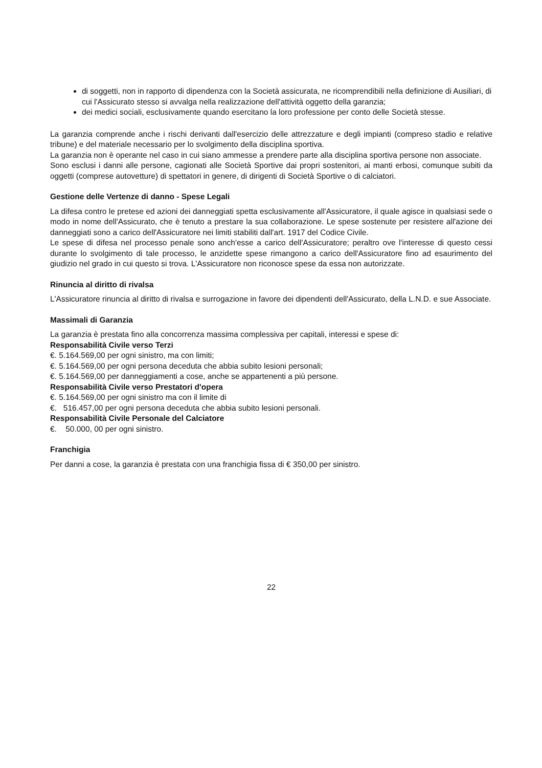di soggetti, non in rapporto di dipendenza con la Società assicurata, ne ricomprendibili nella definizione di Ausiliari, di cui l'Assicurato stesso si avvalga nella realizzazione dell'attività oggetto della garanzia;
dei medici sociali, esclusivamente quando esercitano la loro professione per conto delle Società stesse.
La garanzia comprende anche i rischi derivanti dall'esercizio delle attrezzature e degli impianti (compreso stadio e relative tribune) e del materiale necessario per lo svolgimento della disciplina sportiva.
La garanzia non è operante nel caso in cui siano ammesse a prendere parte alla disciplina sportiva persone non associate.
Sono esclusi i danni alle persone, cagionati alle Società Sportive dai propri sostenitori, ai manti erbosi, comunque subiti da oggetti (comprese autovetture) di spettatori in genere, di dirigenti di Società Sportive o di calciatori.
Gestione delle Vertenze di danno - Spese Legali
La difesa contro le pretese ed azioni dei danneggiati spetta esclusivamente all'Assicuratore, il quale agisce in qualsiasi sede o modo in nome dell'Assicurato, che è tenuto a prestare la sua collaborazione. Le spese sostenute per resistere all'azione dei danneggiati sono a carico dell'Assicuratore nei limiti stabiliti dall'art. 1917 del Codice Civile.
Le spese di difesa nel processo penale sono anch'esse a carico dell'Assicuratore; peraltro ove l'interesse di questo cessi durante lo svolgimento di tale processo, le anzidette spese rimangono a carico dell'Assicuratore fino ad esaurimento del giudizio nel grado in cui questo si trova. L'Assicuratore non riconosce spese da essa non autorizzate.
Rinuncia al diritto di rivalsa
L'Assicuratore rinuncia al diritto di rivalsa e surrogazione in favore dei dipendenti dell'Assicurato, della L.N.D. e sue Associate.
Massimali di Garanzia
La garanzia è prestata fino alla concorrenza massima complessiva per capitali, interessi e spese di:
Responsabilità Civile verso Terzi
€. 5.164.569,00 per ogni sinistro, ma con limiti;
€. 5.164.569,00 per ogni persona deceduta che abbia subito lesioni personali;
€. 5.164.569,00 per danneggiamenti a cose, anche se appartenenti a più persone.
Responsabilità Civile verso Prestatori d'opera
€. 5.164.569,00 per ogni sinistro ma con il limite di
€. 516.457,00 per ogni persona deceduta che abbia subito lesioni personali.
Responsabilità Civile Personale del Calciatore
€. 50.000, 00 per ogni sinistro.
Franchigia
Per danni a cose, la garanzia è prestata con una franchigia fissa di € 350,00 per sinistro.
22